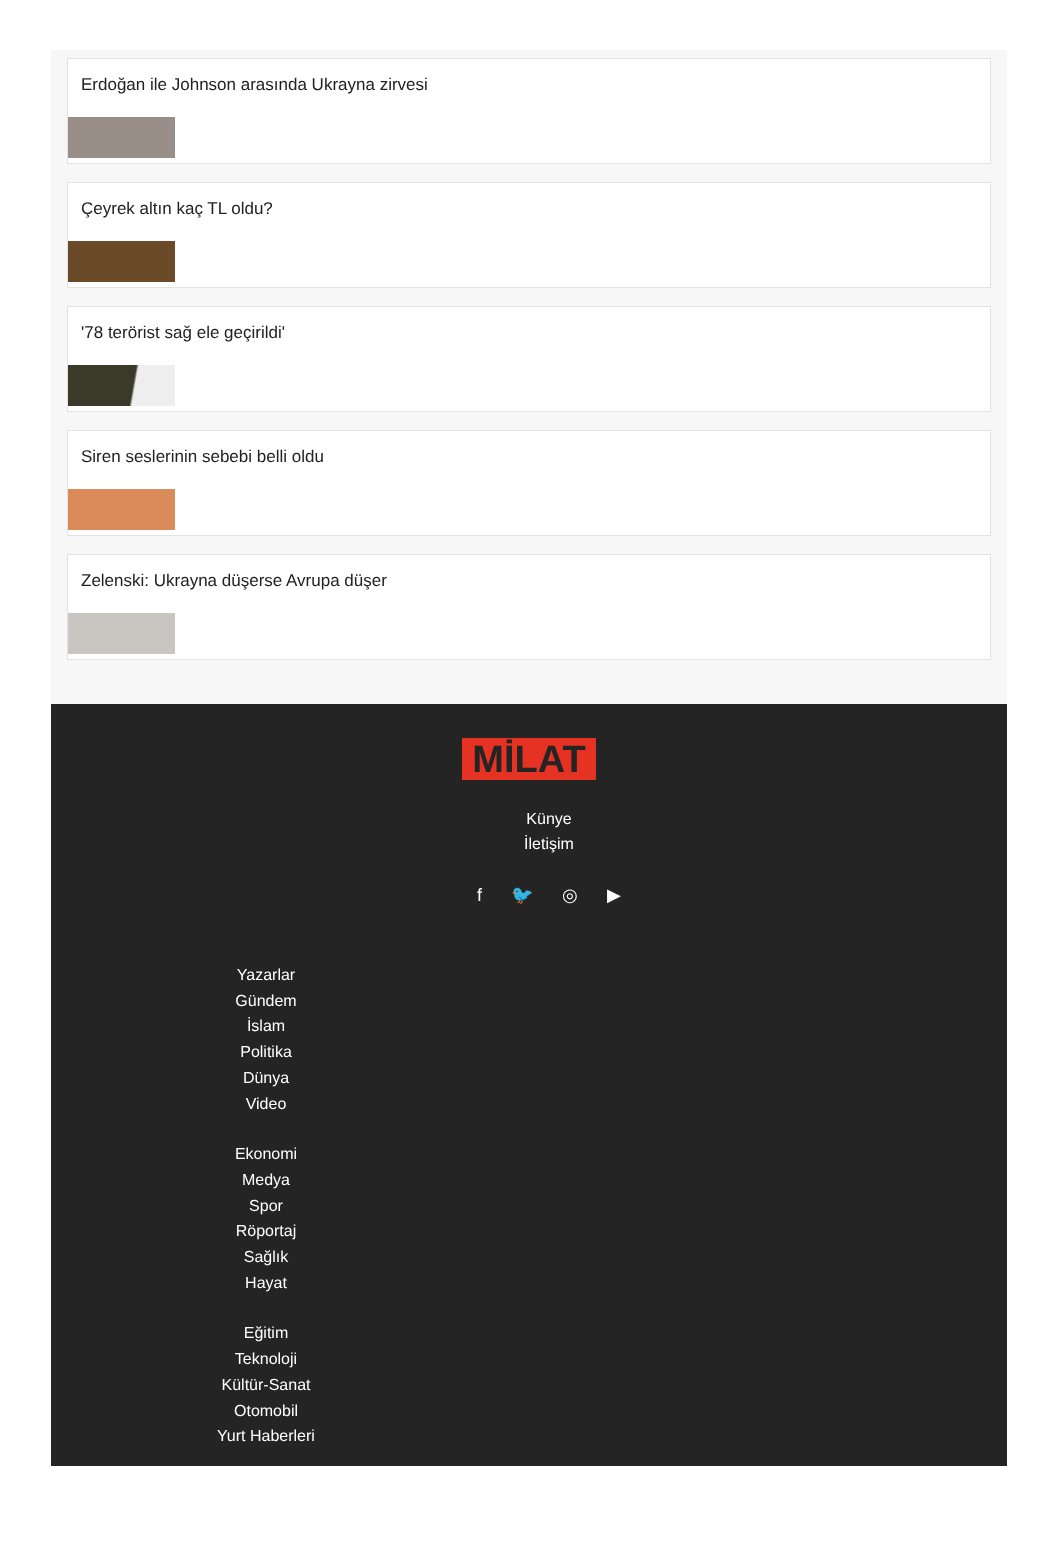Erdoğan ile Johnson arasında Ukrayna zirvesi
Çeyrek altın kaç TL oldu?
'78 terörist sağ ele geçirildi'
Siren seslerinin sebebi belli oldu
Zelenski: Ukrayna düşerse Avrupa düşer
MİLAT
Künye
İletişim
f 🐦 ◎ ▶
Yazarlar
Gündem
İslam
Politika
Dünya
Video
Ekonomi
Medya
Spor
Röportaj
Sağlık
Hayat
Eğitim
Teknoloji
Kültür-Sanat
Otomobil
Yurt Haberleri